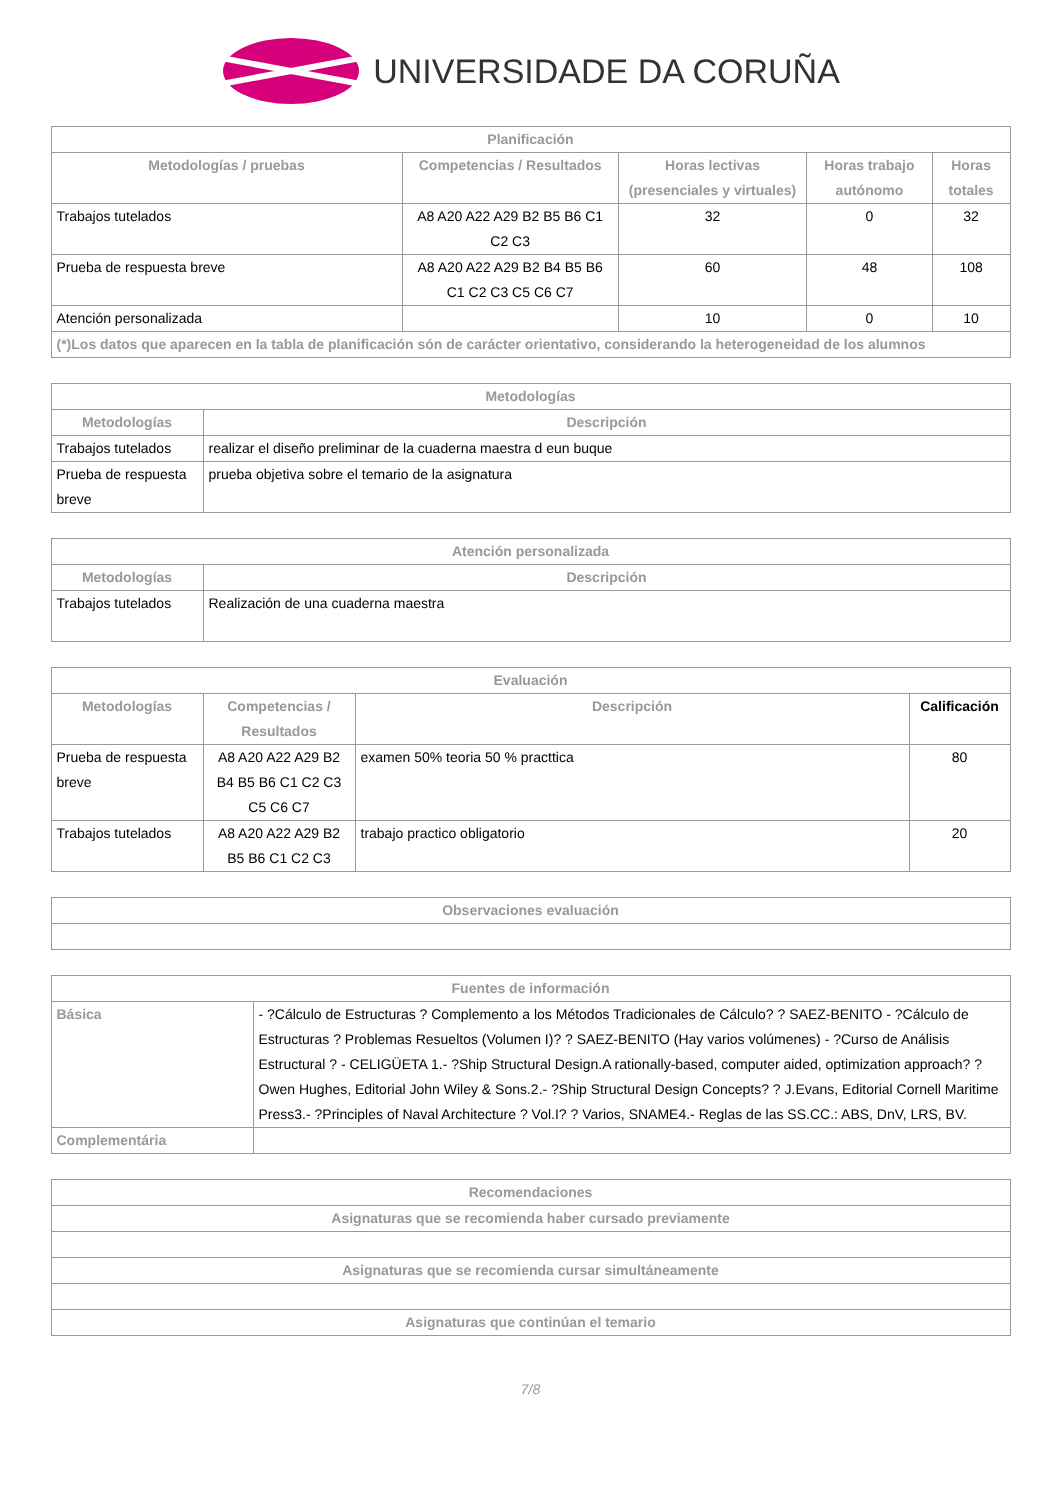UNIVERSIDADE DA CORUÑA
| Planificación | | | | |
| --- | --- | --- | --- | --- |
| Metodologías / pruebas | Competencias / Resultados | Horas lectivas (presenciales y virtuales) | Horas trabajo autónomo | Horas totales |
| Trabajos tutelados | A8 A20 A22 A29 B2 B5 B6 C1 C2 C3 | 32 | 0 | 32 |
| Prueba de respuesta breve | A8 A20 A22 A29 B2 B4 B5 B6 C1 C2 C3 C5 C6 C7 | 60 | 48 | 108 |
| Atención personalizada | | 10 | 0 | 10 |
| (*)Los datos que aparecen en la tabla de planificación són de carácter orientativo, considerando la heterogeneidad de los alumnos | | | | |
| Metodologías | |
| --- | --- |
| Metodologías | Descripción |
| Trabajos tutelados | realizar el diseño preliminar de la cuaderna maestra d eun buque |
| Prueba de respuesta breve | prueba objetiva sobre el temario de la asignatura |
| Atención personalizada | |
| --- | --- |
| Metodologías | Descripción |
| Trabajos tutelados | Realización de una cuaderna maestra |
| Evaluación | | | |
| --- | --- | --- | --- |
| Metodologías | Competencias / Resultados | Descripción | Calificación |
| Prueba de respuesta breve | A8 A20 A22 A29 B2 B4 B5 B6 C1 C2 C3 C5 C6 C7 | examen 50% teoria 50 % practtica | 80 |
| Trabajos tutelados | A8 A20 A22 A29 B2 B5 B6 C1 C2 C3 | trabajo practico obligatorio | 20 |
| Observaciones evaluación |
| --- |
| Fuentes de información | |
| --- | --- |
| Básica | - ?Cálculo de Estructuras ? Complemento a los Métodos Tradicionales de Cálculo? ? SAEZ-BENITO - ?Cálculo de Estructuras ? Problemas Resueltos (Volumen I)? ? SAEZ-BENITO (Hay varios volúmenes) - ?Curso de Análisis Estructural ? - CELIGÜETA 1.- ?Ship Structural Design.A rationally-based, computer aided, optimization approach? ? Owen Hughes, Editorial John Wiley & Sons.2.- ?Ship Structural Design Concepts? ? J.Evans, Editorial Cornell Maritime Press3.- ?Principles of Naval Architecture ? Vol.I? ? Varios, SNAME4.- Reglas de las SS.CC.: ABS, DnV, LRS, BV. |
| Complementária | |
| Recomendaciones |
| --- |
| Asignaturas que se recomienda haber cursado previamente |
| Asignaturas que se recomienda cursar simultáneamente |
| Asignaturas que continúan el temario |
7/8